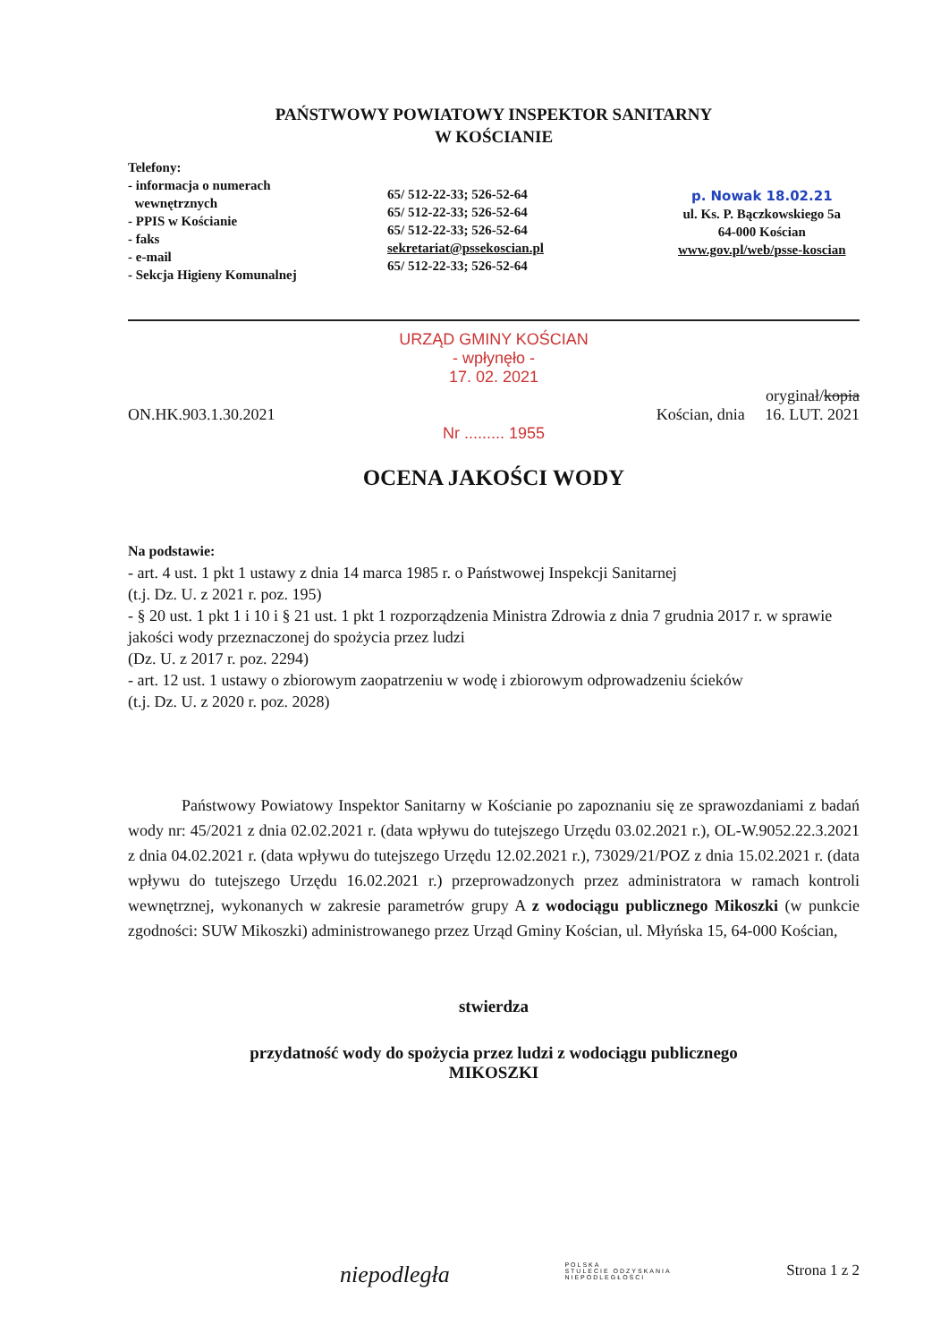PAŃSTWOWY POWIATOWY INSPEKTOR SANITARNY
W KOŚCIANIE
Telefony:
- informacja o numerach
wewnętrznych
- PPIS w Kościanie
- faks
- e-mail
- Sekcja Higieny Komunalnej
65/ 512-22-33; 526-52-64
65/ 512-22-33; 526-52-64
65/ 512-22-33; 526-52-64
sekretariat@pssekoscian.pl
65/ 512-22-33; 526-52-64
p. Nowak 18.02.21
ul. Ks. P. Bączkowskiego 5a
64-000 Kościan
www.gov.pl/web/psse-koscian
URZĄD GMINY KOŚCIAN
- wpłynęło -
17. 02. 2021
oryginał/kopia
ON.HK.903.1.30.2021 Kościan, dnia 16. LUT. 2021
Nr ......... 1955
OCENA JAKOŚCI WODY
Na podstawie:
- art. 4 ust. 1 pkt 1 ustawy z dnia 14 marca 1985 r. o Państwowej Inspekcji Sanitarnej
(t.j. Dz. U. z 2021 r. poz. 195)
- § 20 ust. 1 pkt 1 i 10 i § 21 ust. 1 pkt 1 rozporządzenia Ministra Zdrowia z dnia 7 grudnia 2017 r. w sprawie jakości wody przeznaczonej do spożycia przez ludzi
(Dz. U. z 2017 r. poz. 2294)
- art. 12 ust. 1 ustawy o zbiorowym zaopatrzeniu w wodę i zbiorowym odprowadzeniu ścieków
(t.j. Dz. U. z 2020 r. poz. 2028)
Państwowy Powiatowy Inspektor Sanitarny w Kościanie po zapoznaniu się ze sprawozdaniami z badań wody nr: 45/2021 z dnia 02.02.2021 r. (data wpływu do tutejszego Urzędu 03.02.2021 r.), OL-W.9052.22.3.2021 z dnia 04.02.2021 r. (data wpływu do tutejszego Urzędu 12.02.2021 r.), 73029/21/POZ z dnia 15.02.2021 r. (data wpływu do tutejszego Urzędu 16.02.2021 r.) przeprowadzonych przez administratora w ramach kontroli wewnętrznej, wykonanych w zakresie parametrów grupy A z wodociągu publicznego Mikoszki (w punkcie zgodności: SUW Mikoszki) administrowanego przez Urząd Gminy Kościan, ul. Młyńska 15, 64-000 Kościan,
stwierdza
przydatność wody do spożycia przez ludzi z wodociągu publicznego
MIKOSZKI
niepodległa POLSKA
STULECIE ODZYSKANIA
NIEPODLEGŁOŚCI Strona 1 z 2